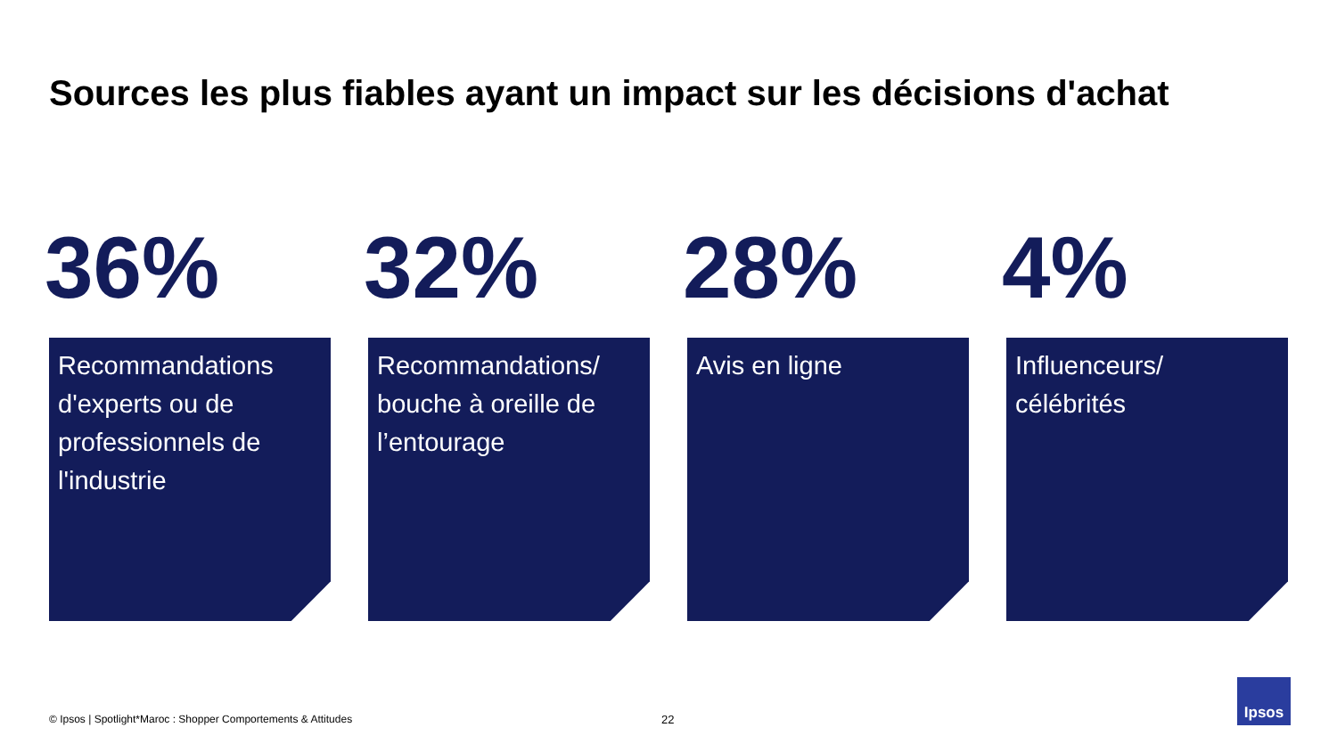Sources les plus fiables ayant un impact sur les décisions d'achat
36%
Recommandations d'experts ou de professionnels de l'industrie
32%
Recommandations/ bouche à oreille de l’entourage
28%
Avis en ligne
4%
Influenceurs/ célébrités
© Ipsos | Spotlight*Maroc : Shopper Comportements & Attitudes
22
Ipsos